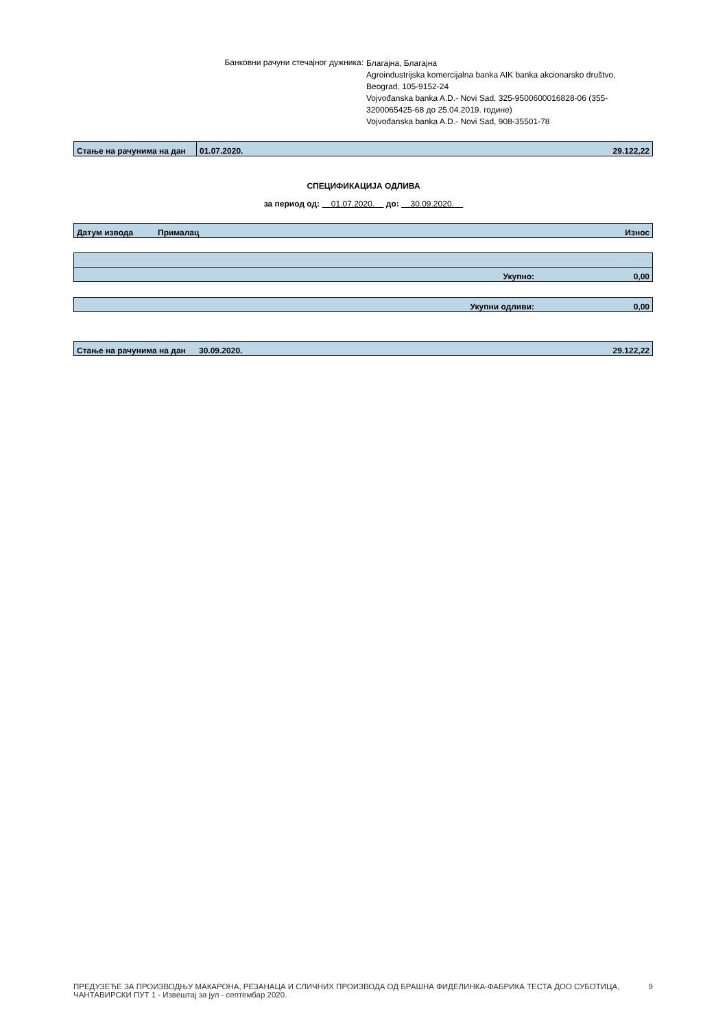Банковни рачуни стечајног дужника:
Благајна, Благајна
Agroindustrijska komercijalna banka AIK banka akcionarsko društvo, Beograd, 105-9152-24
Vojvođanska banka A.D.- Novi Sad, 325-9500600016828-06 (355-3200065425-68 до 25.04.2019. године)
Vojvođanska banka A.D.- Novi Sad, 908-35501-78
| Стање на рачунима на дан | 01.07.2020. | 29.122,22 |
СПЕЦИФИКАЦИЈА ОДЛИВА
за период од: 01.07.2020. до: 30.09.2020.
| Датум извода | Прималац | Износ |
| --- | --- | --- |
| Укупно: | 0,00 |
| Укупни одливи: | 0,00 |
| Стање на рачунима на дан | 30.09.2020. | 29.122,22 |
ПРЕДУЗЕЋЕ ЗА ПРОИЗВОДЊУ МАКАРОНА, РЕЗАНАЦА И СЛИЧНИХ ПРОИЗВОДА ОД БРАШНА ФИДЕЛИНКА-ФАБРИКА ТЕСТА ДОО СУБОТИЦА, ЧАНТАВИРСКИ ПУТ 1 - Извештај за јул - септембар 2020.
9